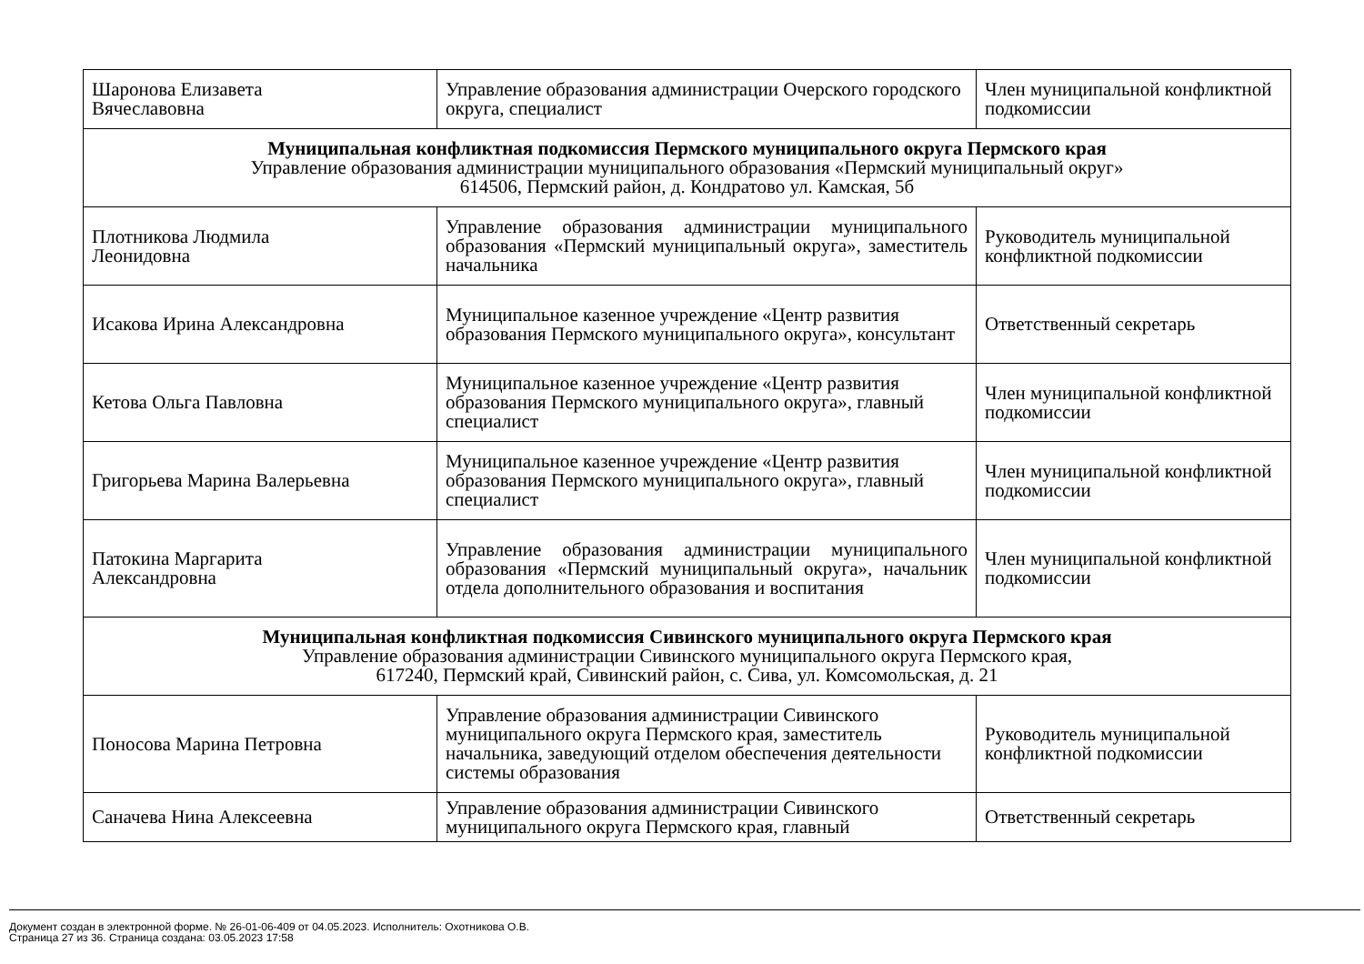| Шаронова Елизавета Вячеславовна | Управление образования администрации Очерского городского округа, специалист | Член муниципальной конфликтной подкомиссии |
| Муниципальная конфликтная подкомиссия Пермского муниципального округа Пермского края Управление образования администрации муниципального образования «Пермский муниципальный округ» 614506, Пермский район, д. Кондратово ул. Камская, 5б | | |
| Плотникова Людмила Леонидовна | Управление образования администрации муниципального образования «Пермский муниципальный округа», заместитель начальника | Руководитель муниципальной конфликтной подкомиссии |
| Исакова Ирина Александровна | Муниципальное казенное учреждение «Центр развития образования Пермского муниципального округа», консультант | Ответственный секретарь |
| Кетова Ольга Павловна | Муниципальное казенное учреждение «Центр развития образования Пермского муниципального округа», главный специалист | Член муниципальной конфликтной подкомиссии |
| Григорьева Марина Валерьевна | Муниципальное казенное учреждение «Центр развития образования Пермского муниципального округа», главный специалист | Член муниципальной конфликтной подкомиссии |
| Патокина Маргарита Александровна | Управление образования администрации муниципального образования «Пермский муниципальный округа», начальник отдела дополнительного образования и воспитания | Член муниципальной конфликтной подкомиссии |
| Муниципальная конфликтная подкомиссия Сивинского муниципального округа Пермского края Управление образования администрации Сивинского муниципального округа Пермского края, 617240, Пермский край, Сивинский район, с. Сива, ул. Комсомольская, д. 21 | | |
| Поносова Марина Петровна | Управление образования администрации Сивинского муниципального округа Пермского края, заместитель начальника, заведующий отделом обеспечения деятельности системы образования | Руководитель муниципальной конфликтной подкомиссии |
| Саначева Нина Алексеевна | Управление образования администрации Сивинского муниципального округа Пермского края, главный | Ответственный секретарь |
Документ создан в электронной форме. № 26-01-06-409 от 04.05.2023. Исполнитель: Охотникова О.В.
Страница 27 из 36. Страница создана: 03.05.2023 17:58